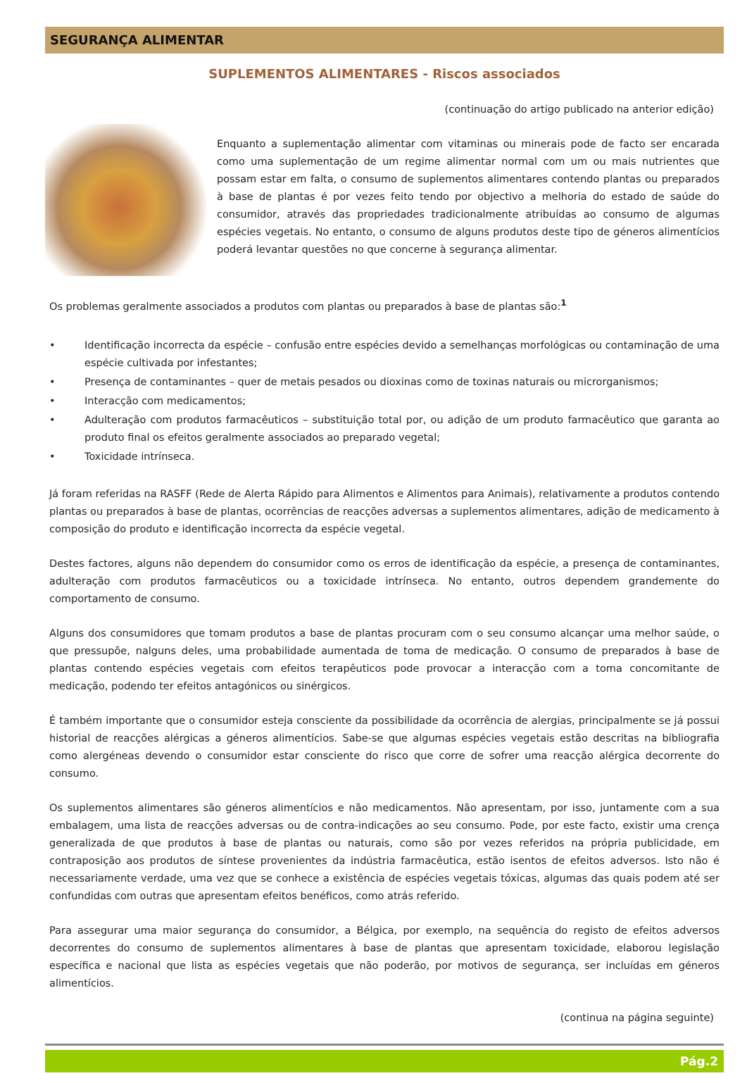SEGURANÇA ALIMENTAR
SUPLEMENTOS ALIMENTARES - Riscos associados
(continuação do artigo publicado na anterior edição)
Enquanto a suplementação alimentar com vitaminas ou minerais pode de facto ser encarada como uma suplementação de um regime alimentar normal com um ou mais nutrientes que possam estar em falta, o consumo de suplementos alimentares contendo plantas ou preparados à base de plantas é por vezes feito tendo por objectivo a melhoria do estado de saúde do consumidor, através das propriedades tradicionalmente atribuídas ao consumo de algumas espécies vegetais. No entanto, o consumo de alguns produtos deste tipo de géneros alimentícios poderá levantar questões no que concerne à segurança alimentar.
Os problemas geralmente associados a produtos com plantas ou preparados à base de plantas são:<sup>1</sup>
• Identificação incorrecta da espécie – confusão entre espécies devido a semelhanças morfológicas ou contaminação de uma espécie cultivada por infestantes;
• Presença de contaminantes – quer de metais pesados ou dioxinas como de toxinas naturais ou microrganismos;
• Interacção com medicamentos;
• Adulteração com produtos farmacêuticos – substituição total por, ou adição de um produto farmacêutico que garanta ao produto final os efeitos geralmente associados ao preparado vegetal;
• Toxicidade intrínseca.
Já foram referidas na RASFF (Rede de Alerta Rápido para Alimentos e Alimentos para Animais), relativamente a produtos contendo plantas ou preparados à base de plantas, ocorrências de reacções adversas a suplementos alimentares, adição de medicamento à composição do produto e identificação incorrecta da espécie vegetal.
Destes factores, alguns não dependem do consumidor como os erros de identificação da espécie, a presença de contaminantes, adulteração com produtos farmacêuticos ou a toxicidade intrínseca. No entanto, outros dependem grandemente do comportamento de consumo.
Alguns dos consumidores que tomam produtos a base de plantas procuram com o seu consumo alcançar uma melhor saúde, o que pressupõe, nalguns deles, uma probabilidade aumentada de toma de medicação. O consumo de preparados à base de plantas contendo espécies vegetais com efeitos terapêuticos pode provocar a interacção com a toma concomitante de medicação, podendo ter efeitos antagónicos ou sinérgicos.
É também importante que o consumidor esteja consciente da possibilidade da ocorrência de alergias, principalmente se já possui historial de reacções alérgicas a géneros alimentícios. Sabe-se que algumas espécies vegetais estão descritas na bibliografia como alergéneas devendo o consumidor estar consciente do risco que corre de sofrer uma reacção alérgica decorrente do consumo.
Os suplementos alimentares são géneros alimentícios e não medicamentos. Não apresentam, por isso, juntamente com a sua embalagem, uma lista de reacções adversas ou de contra-indicações ao seu consumo. Pode, por este facto, existir uma crença generalizada de que produtos à base de plantas ou naturais, como são por vezes referidos na própria publicidade, em contraposição aos produtos de síntese provenientes da indústria farmacêutica, estão isentos de efeitos adversos. Isto não é necessariamente verdade, uma vez que se conhece a existência de espécies vegetais tóxicas, algumas das quais podem até ser confundidas com outras que apresentam efeitos benéficos, como atrás referido.
Para assegurar uma maior segurança do consumidor, a Bélgica, por exemplo, na sequência do registo de efeitos adversos decorrentes do consumo de suplementos alimentares à base de plantas que apresentam toxicidade, elaborou legislação específica e nacional que lista as espécies vegetais que não poderão, por motivos de segurança, ser incluídas em géneros alimentícios.
(continua na página seguinte)
Pág.2